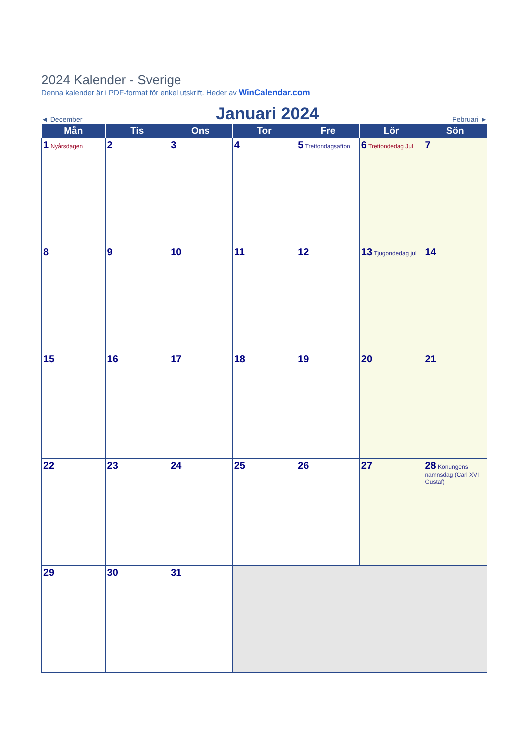2024 Kalender - Sverige
Denna kalender är i PDF-format för enkel utskrift. Heder av WinCalendar.com
◄ December Januari 2024 Februari ►
| Mån | Tis | Ons | Tor | Fre | Lör | Sön |
| --- | --- | --- | --- | --- | --- | --- |
| 1 Nyårsdagen | 2 | 3 | 4 | 5 Trettondagsafton | 6 Trettondedag Jul | 7 |
| 8 | 9 | 10 | 11 | 12 | 13 Tjugondedag jul | 14 |
| 15 | 16 | 17 | 18 | 19 | 20 | 21 |
| 22 | 23 | 24 | 25 | 26 | 27 | 28 Konungens namnsdag (Carl XVI Gustaf) |
| 29 | 30 | 31 | | | | |